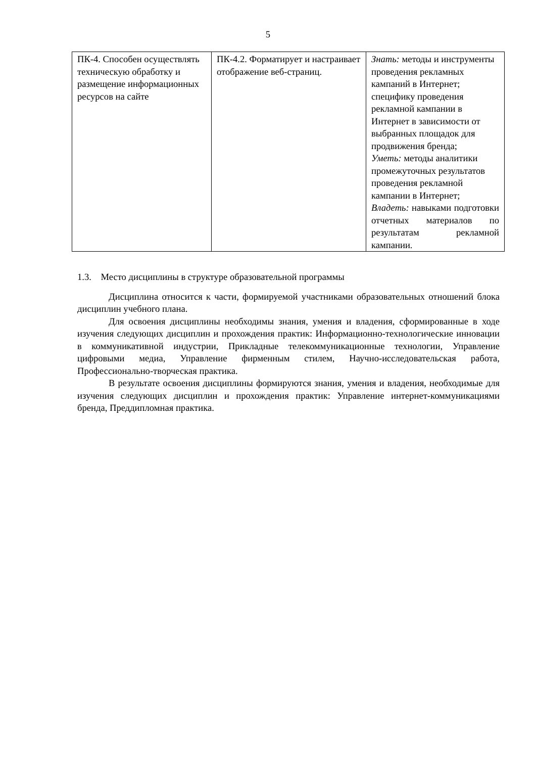5
| ПК-4. Способен осуществлять техническую обработку и размещение информационных ресурсов на сайте | ПК-4.2. Форматирует и настраивает отображение веб-страниц. | Знать: методы и инструменты проведения рекламных кампаний в Интернет; специфику проведения рекламной кампании в Интернет в зависимости от выбранных площадок для продвижения бренда; Уметь: методы аналитики промежуточных результатов проведения рекламной кампании в Интернет; Владеть: навыками подготовки отчетных материалов по результатам рекламной кампании. |
1.3. Место дисциплины в структуре образовательной программы
Дисциплина относится к части, формируемой участниками образовательных отношений блока дисциплин учебного плана.
Для освоения дисциплины необходимы знания, умения и владения, сформированные в ходе изучения следующих дисциплин и прохождения практик: Информационно-технологические инновации в коммуникативной индустрии, Прикладные телекоммуникационные технологии, Управление цифровыми медиа, Управление фирменным стилем, Научно-исследовательская работа, Профессионально-творческая практика.
В результате освоения дисциплины формируются знания, умения и владения, необходимые для изучения следующих дисциплин и прохождения практик: Управление интернет-коммуникациями бренда, Преддипломная практика.